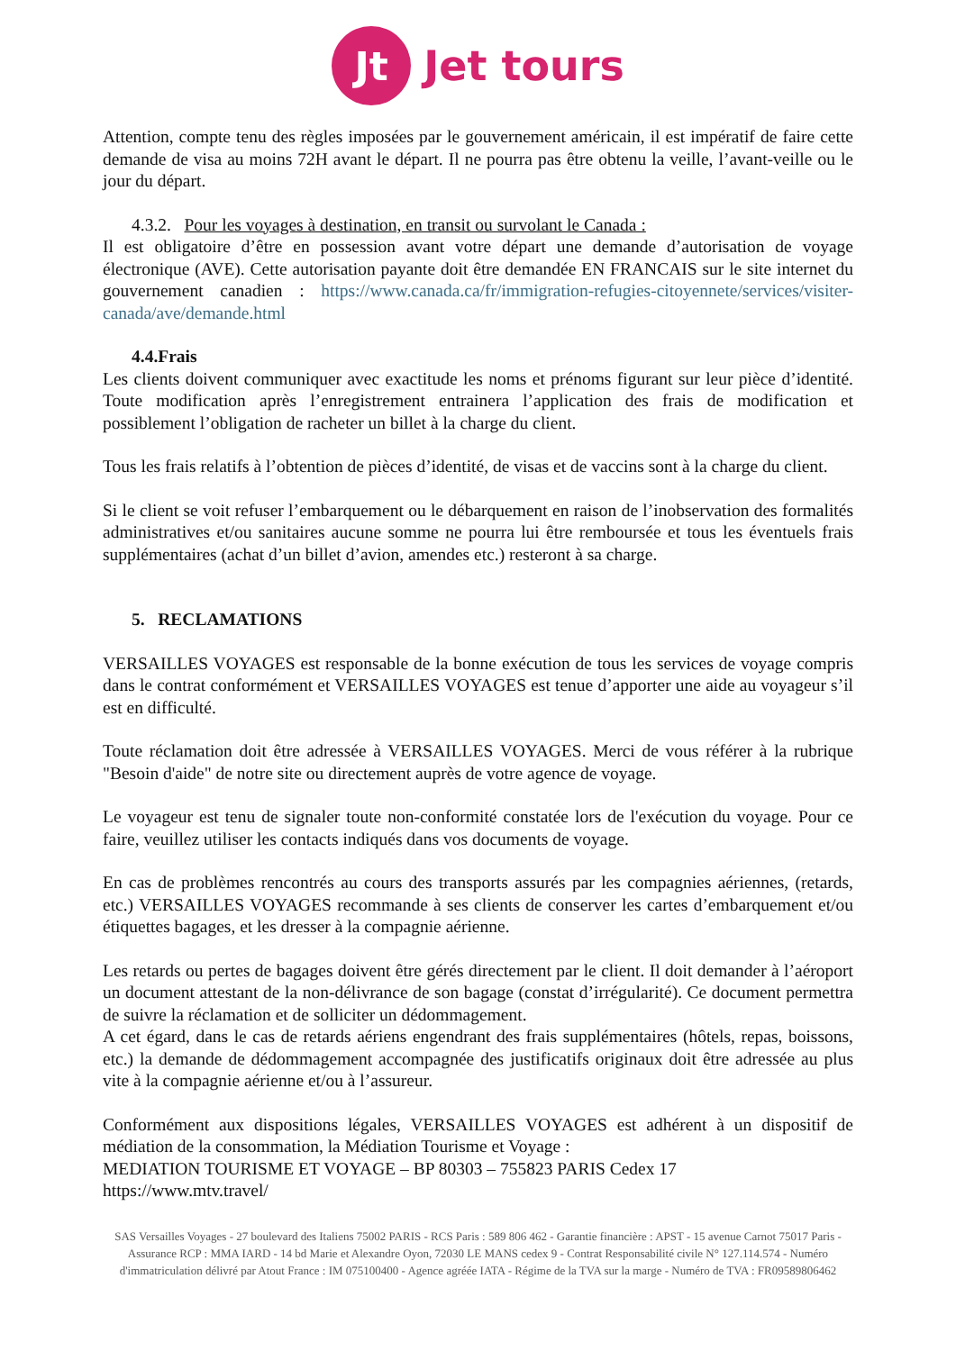Jt
Jet tours
Attention, compte tenu des règles imposées par le gouvernement américain, il est impératif de faire cette demande de visa au moins 72H avant le départ. Il ne pourra pas être obtenu la veille, l’avant-veille ou le jour du départ.
4.3.2. Pour les voyages à destination, en transit ou survolant le Canada :
Il est obligatoire d’être en possession avant votre départ une demande d’autorisation de voyage électronique (AVE). Cette autorisation payante doit être demandée EN FRANCAIS sur le site internet du gouvernement canadien : https://www.canada.ca/fr/immigration-refugies-citoyennete/services/visiter-canada/ave/demande.html
4.4.Frais
Les clients doivent communiquer avec exactitude les noms et prénoms figurant sur leur pièce d’identité. Toute modification après l’enregistrement entrainera l’application des frais de modification et possiblement l’obligation de racheter un billet à la charge du client.
Tous les frais relatifs à l’obtention de pièces d’identité, de visas et de vaccins sont à la charge du client.
Si le client se voit refuser l’embarquement ou le débarquement en raison de l’inobservation des formalités administratives et/ou sanitaires aucune somme ne pourra lui être remboursée et tous les éventuels frais supplémentaires (achat d’un billet d’avion, amendes etc.) resteront à sa charge.
5. RECLAMATIONS
VERSAILLES VOYAGES est responsable de la bonne exécution de tous les services de voyage compris dans le contrat conformément et VERSAILLES VOYAGES est tenue d’apporter une aide au voyageur s’il est en difficulté.
Toute réclamation doit être adressée à VERSAILLES VOYAGES. Merci de vous référer à la rubrique "Besoin d'aide" de notre site ou directement auprès de votre agence de voyage.
Le voyageur est tenu de signaler toute non-conformité constatée lors de l'exécution du voyage. Pour ce faire, veuillez utiliser les contacts indiqués dans vos documents de voyage.
En cas de problèmes rencontrés au cours des transports assurés par les compagnies aériennes, (retards, etc.) VERSAILLES VOYAGES recommande à ses clients de conserver les cartes d’embarquement et/ou étiquettes bagages, et les dresser à la compagnie aérienne.
Les retards ou pertes de bagages doivent être gérés directement par le client. Il doit demander à l’aéroport un document attestant de la non-délivrance de son bagage (constat d’irrégularité). Ce document permettra de suivre la réclamation et de solliciter un dédommagement.
A cet égard, dans le cas de retards aériens engendrant des frais supplémentaires (hôtels, repas, boissons, etc.) la demande de dédommagement accompagnée des justificatifs originaux doit être adressée au plus vite à la compagnie aérienne et/ou à l’assureur.
Conformément aux dispositions légales, VERSAILLES VOYAGES est adhérent à un dispositif de médiation de la consommation, la Médiation Tourisme et Voyage :
MEDIATION TOURISME ET VOYAGE – BP 80303 – 755823 PARIS Cedex 17
https://www.mtv.travel/
SAS Versailles Voyages - 27 boulevard des Italiens 75002 PARIS - RCS Paris : 589 806 462 - Garantie financière : APST - 15 avenue Carnot 75017 Paris - Assurance RCP : MMA IARD - 14 bd Marie et Alexandre Oyon, 72030 LE MANS cedex 9 - Contrat Responsabilité civile N° 127.114.574 - Numéro d'immatriculation délivré par Atout France : IM 075100400 - Agence agréée IATA - Régime de la TVA sur la marge - Numéro de TVA : FR09589806462